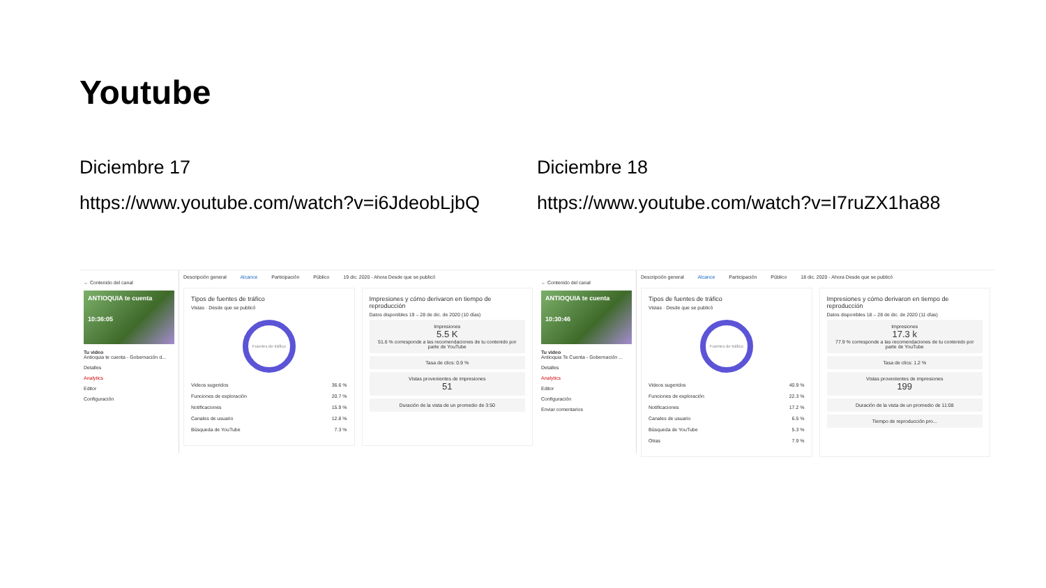Youtube
Diciembre 17
https://www.youtube.com/watch?v=i6JdeobLjbQ
← Contenido del canal
ANTIOQUIA te cuenta
10:36:05
Tu video
Antioquia te cuenta - Gobernación d...
Detalles
Analytics
Editor
Configuración
Descripción general Alcance Participación Público 19 dic. 2020 - Ahora Desde que se publicó
Tipos de fuentes de tráfico
Vistas · Desde que se publicó
Fuentes de tráfico
Videos sugeridos 36.6 %
Funciones de exploración 20.7 %
Notificaciones 15.9 %
Canales de usuario 12.8 %
Búsqueda de YouTube 7.3 %
Impresiones y cómo derivaron en tiempo de reproducción
Datos disponibles 19 – 28 de dic. de 2020 (10 días)
Impresiones
5.5 K
51.6 % corresponde a las recomendaciones de tu contenido por parte de YouTube
Tasa de clics: 0.9 %
Vistas provenientes de impresiones
51
Duración de la vista de un promedio de 3:50
Diciembre 18
https://www.youtube.com/watch?v=I7ruZX1ha88
← Contenido del canal
ANTIOQUIA te cuenta
10:30:46
Tu video
Antioquia Te Cuenta - Gobernación ...
Detalles
Analytics
Editor
Configuración
Enviar comentarios
Descripción general Alcance Participación Público 18 dic. 2020 - Ahora Desde que se publicó
Tipos de fuentes de tráfico
Vistas · Desde que se publicó
Fuentes de tráfico
Videos sugeridos 40.9 %
Funciones de exploración 22.3 %
Notificaciones 17.2 %
Canales de usuario 6.5 %
Búsqueda de YouTube 5.3 %
Otras 7.9 %
Impresiones y cómo derivaron en tiempo de reproducción
Datos disponibles 18 – 28 de dic. de 2020 (11 días)
Impresiones
17.3 k
77.9 % corresponde a las recomendaciones de tu contenido por parte de YouTube
Tasa de clics: 1.2 %
Vistas provenientes de impresiones
199
Duración de la vista de un promedio de 11:08
Tiempo de reproducción pro...